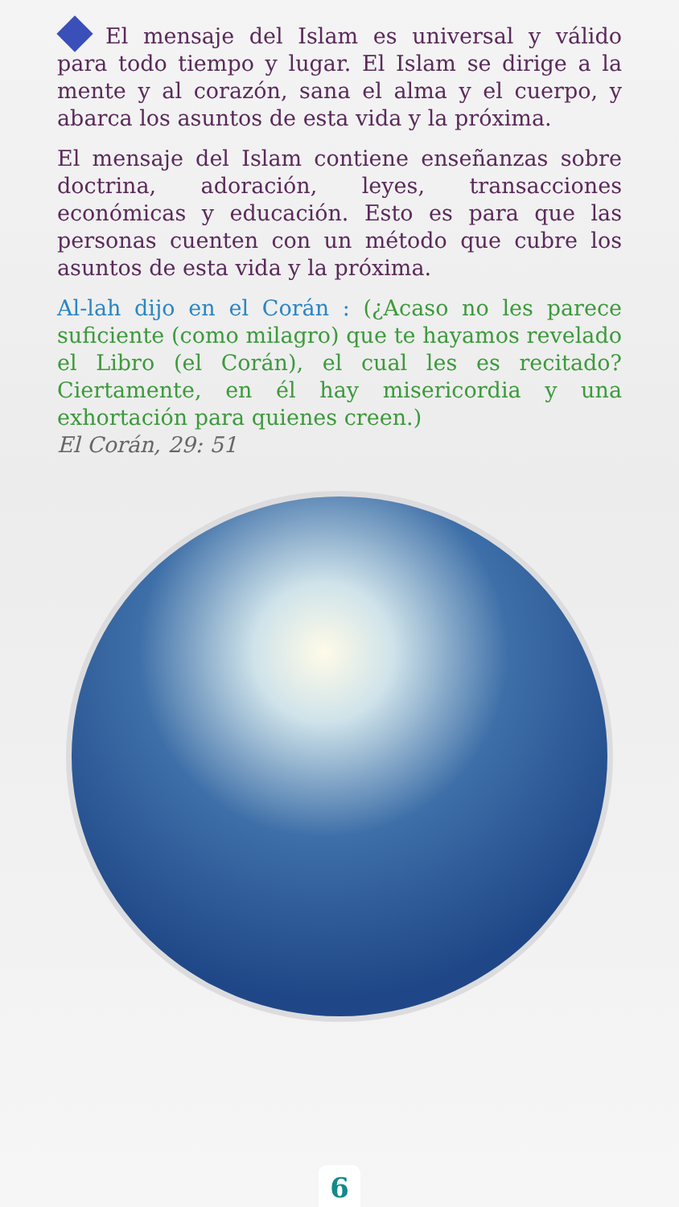El mensaje del Islam es universal y válido para todo tiempo y lugar. El Islam se dirige a la mente y al corazón, sana el alma y el cuerpo, y abarca los asuntos de esta vida y la próxima.
El mensaje del Islam contiene enseñanzas sobre doctrina, adoración, leyes, transacciones económicas y educación. Esto es para que las personas cuenten con un método que cubre los asuntos de esta vida y la próxima.
Al-lah dijo en el Corán : (¿Acaso no les parece suficiente (como milagro) que te hayamos revelado el Libro (el Corán), el cual les es recitado? Ciertamente, en él hay misericordia y una exhortación para quienes creen.)
El Corán, 29: 51
6